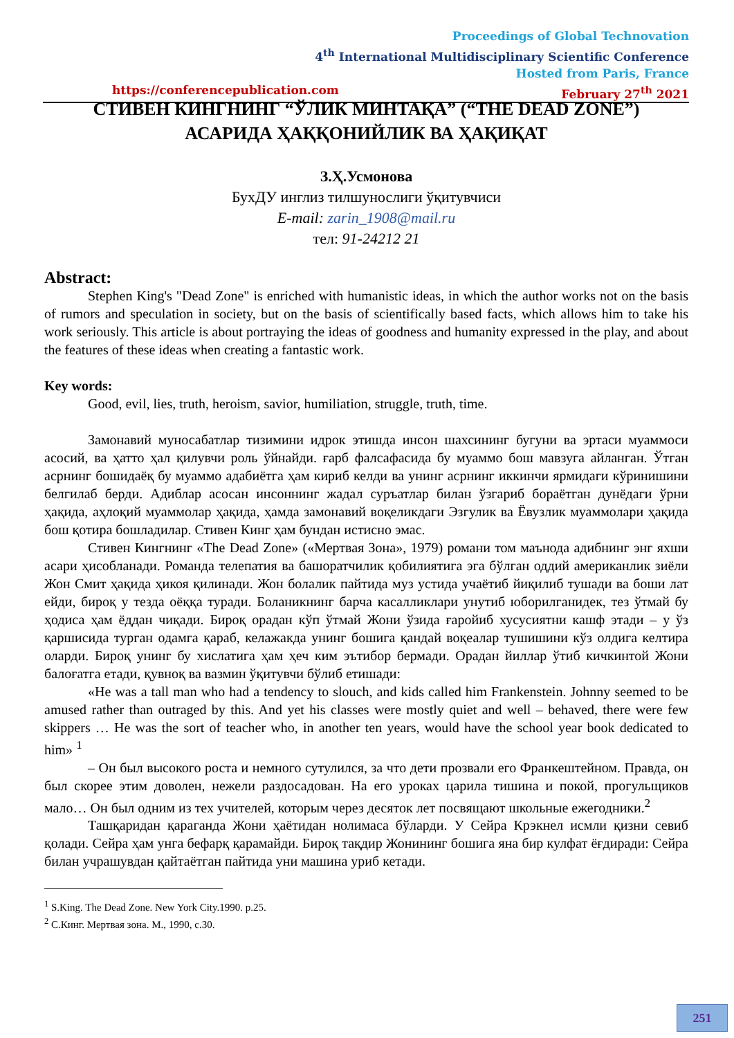Proceedings of Global Technovation
4<sup>th</sup> International Multidisciplinary Scientific Conference
Hosted from Paris, France
https://conferencepublication.com February 27<sup>th</sup> 2021
СТИВЕН КИНГНИНГ “ЎЛИК МИНТАҚА” (“THE DEAD ZONE”)
АСАРИДА ҲАҚҚОНИЙЛИК ВА ҲАҚИҚАТ
З.Ҳ.Усмонова
БухДУ инглиз тилшунослиги ўқитувчиси
E-mail: zarin_1908@mail.ru
тел: 91-24212 21
Abstract:
Stephen King's "Dead Zone" is enriched with humanistic ideas, in which the author works not on the basis of rumors and speculation in society, but on the basis of scientifically based facts, which allows him to take his work seriously. This article is about portraying the ideas of goodness and humanity expressed in the play, and about the features of these ideas when creating a fantastic work.
Key words:
Good, evil, lies, truth, heroism, savior, humiliation, struggle, truth, time.
Замонавий муносабатлар тизимини идрок этишда инсон шахсининг бугуни ва эртаси муаммоси асосий, ва ҳатто ҳал қилувчи роль ўйнайди. ғарб фалсафасида бу муаммо бош мавзуга айланган. Ўтган асрнинг бошидаёқ бу муаммо адабиётга ҳам кириб келди ва унинг асрнинг иккинчи ярмидаги кўринишини белгилаб берди. Адиблар асосан инсоннинг жадал суръатлар билан ўзгариб бораётган дунёдаги ўрни ҳақида, аҳлоқий муаммолар ҳақида, ҳамда замонавий воқеликдаги Эзгулик ва Ёвузлик муаммолари ҳақида бош қотира бошладилар. Стивен Кинг ҳам бундан истисно эмас.
Стивен Кингнинг «The Dead Zone» («Мертвая Зона», 1979) романи том маънода адибнинг энг яхши асари ҳисобланади. Романда телепатия ва башоратчилик қобилиятига эга бўлган оддий американлик зиёли Жон Смит ҳақида ҳикоя қилинади. Жон болалик пайтида муз устида учаётиб йиқилиб тушади ва боши лат ейди, бироқ у тезда оёққа туради. Боланикнинг барча касалликлари унутиб юборилганидек, тез ўтмай бу ҳодиса ҳам ёддан чиқади. Бироқ орадан кўп ўтмай Жони ўзида ғаройиб хусусиятни кашф этади – у ўз қаршисида турган одамга қараб, келажакда унинг бошига қандай воқеалар тушишини кўз олдига келтира оларди. Бироқ унинг бу хислатига ҳам ҳеч ким эътибор бермади. Орадан йиллар ўтиб кичкинтой Жони балоғатга етади, қувноқ ва вазмин ўқитувчи бўлиб етишади:
«He was a tall man who had a tendency to slouch, and kids called him Frankenstein. Johnny seemed to be amused rather than outraged by this. And yet his classes were mostly quiet and well – behaved, there were few skippers … He was the sort of teacher who, in another ten years, would have the school year book dedicated to him» <sup>1</sup>
– Он был высокого роста и немного сутулился, за что дети прозвали его Франкештейном. Правда, он был скорее этим доволен, нежели раздосадован. На его уроках царила тишина и покой, прогульщиков мало… Он был одним из тех учителей, которым через десяток лет посвящают школьные ежегодники.<sup>2</sup>
Ташқаридан қараганда Жони ҳаётидан нолимаса бўларди. У Сейра Крэкнел исмли қизни севиб қолади. Сейра ҳам унга бефарқ қарамайди. Бироқ тақдир Жонининг бошига яна бир кулфат ёғдиради: Сейра билан учрашувдан қайтаётган пайтида уни машина уриб кетади.
<sup>1</sup> S.King. The Dead Zone. New York City.1990. p.25.
<sup>2</sup> С.Кинг. Мертвая зона. М., 1990, с.30.
251